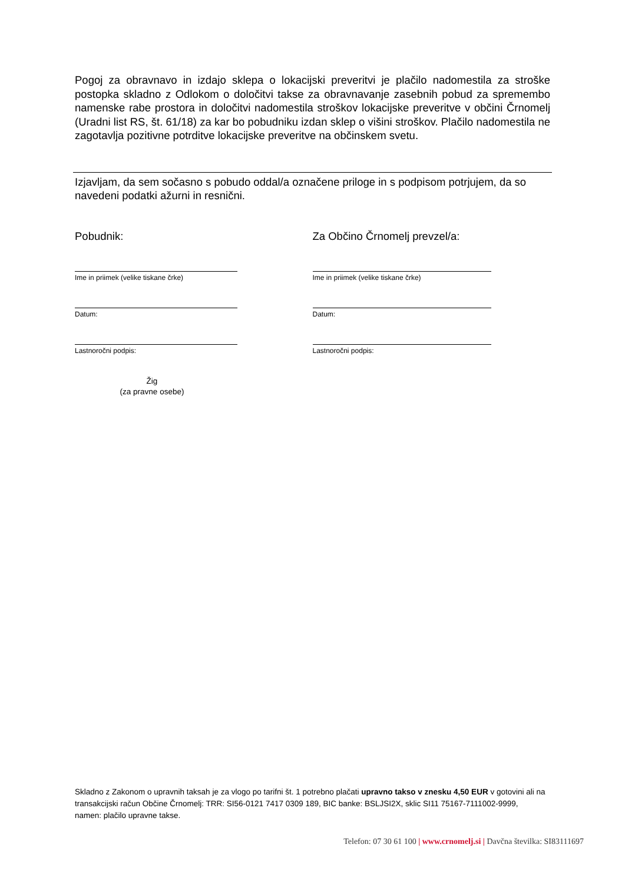Pogoj za obravnavo in izdajo sklepa o lokacijski preveritvi je plačilo nadomestila za stroške postopka skladno z Odlokom o določitvi takse za obravnavanje zasebnih pobud za spremembo namenske rabe prostora in določitvi nadomestila stroškov lokacijske preveritve v občini Črnomelj (Uradni list RS, št. 61/18) za kar bo pobudniku izdan sklep o višini stroškov. Plačilo nadomestila ne zagotavlja pozitivne potrditve lokacijske preveritve na občinskem svetu.
Izjavljam, da sem sočasno s pobudo oddal/a označene priloge in s podpisom potrjujem, da so navedeni podatki ažurni in resnični.
Pobudnik:
Ime in priimek (velike tiskane črke)
Datum:
Lastnoročni podpis:
Žig
(za pravne osebe)
Za Občino Črnomelj prevzel/a:
Ime in priimek (velike tiskane črke)
Datum:
Lastnoročni podpis:
Skladno z Zakonom o upravnih taksah je za vlogo po tarifni št. 1 potrebno plačati upravno takso v znesku 4,50 EUR v gotovini ali na transakcijski račun Občine Črnomelj: TRR: SI56-0121 7417 0309 189, BIC banke: BSLJSI2X, sklic SI11 75167-7111002-9999, namen: plačilo upravne takse.
Telefon: 07 30 61 100 | www.crnomelj.si | Davčna številka: SI83111697